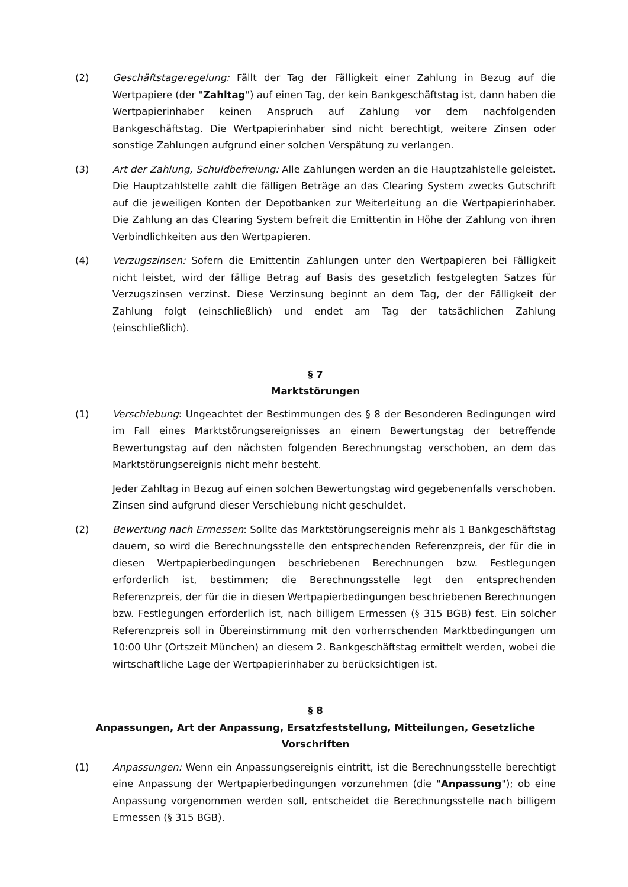(2) Geschäftstageregelung: Fällt der Tag der Fälligkeit einer Zahlung in Bezug auf die Wertpapiere (der "Zahltag") auf einen Tag, der kein Bankgeschäftstag ist, dann haben die Wertpapierinhaber keinen Anspruch auf Zahlung vor dem nachfolgenden Bankgeschäftstag. Die Wertpapierinhaber sind nicht berechtigt, weitere Zinsen oder sonstige Zahlungen aufgrund einer solchen Verspätung zu verlangen.
(3) Art der Zahlung, Schuldbefreiung: Alle Zahlungen werden an die Hauptzahlstelle geleistet. Die Hauptzahlstelle zahlt die fälligen Beträge an das Clearing System zwecks Gutschrift auf die jeweiligen Konten der Depotbanken zur Weiterleitung an die Wertpapierinhaber. Die Zahlung an das Clearing System befreit die Emittentin in Höhe der Zahlung von ihren Verbindlichkeiten aus den Wertpapieren.
(4) Verzugszinsen: Sofern die Emittentin Zahlungen unter den Wertpapieren bei Fälligkeit nicht leistet, wird der fällige Betrag auf Basis des gesetzlich festgelegten Satzes für Verzugszinsen verzinst. Diese Verzinsung beginnt an dem Tag, der der Fälligkeit der Zahlung folgt (einschließlich) und endet am Tag der tatsächlichen Zahlung (einschließlich).
§ 7
Marktstörungen
(1) Verschiebung: Ungeachtet der Bestimmungen des § 8 der Besonderen Bedingungen wird im Fall eines Marktstörungsereignisses an einem Bewertungstag der betreffende Bewertungstag auf den nächsten folgenden Berechnungstag verschoben, an dem das Marktstörungsereignis nicht mehr besteht.
Jeder Zahltag in Bezug auf einen solchen Bewertungstag wird gegebenenfalls verschoben. Zinsen sind aufgrund dieser Verschiebung nicht geschuldet.
(2) Bewertung nach Ermessen: Sollte das Marktstörungsereignis mehr als 1 Bankgeschäftstag dauern, so wird die Berechnungsstelle den entsprechenden Referenzpreis, der für die in diesen Wertpapierbedingungen beschriebenen Berechnungen bzw. Festlegungen erforderlich ist, bestimmen; die Berechnungsstelle legt den entsprechenden Referenzpreis, der für die in diesen Wertpapierbedingungen beschriebenen Berechnungen bzw. Festlegungen erforderlich ist, nach billigem Ermessen (§ 315 BGB) fest. Ein solcher Referenzpreis soll in Übereinstimmung mit den vorherrschenden Marktbedingungen um 10:00 Uhr (Ortszeit München) an diesem 2. Bankgeschäftstag ermittelt werden, wobei die wirtschaftliche Lage der Wertpapierinhaber zu berücksichtigen ist.
§ 8
Anpassungen, Art der Anpassung, Ersatzfeststellung, Mitteilungen, Gesetzliche Vorschriften
(1) Anpassungen: Wenn ein Anpassungsereignis eintritt, ist die Berechnungsstelle berechtigt eine Anpassung der Wertpapierbedingungen vorzunehmen (die "Anpassung"); ob eine Anpassung vorgenommen werden soll, entscheidet die Berechnungsstelle nach billigem Ermessen (§ 315 BGB).